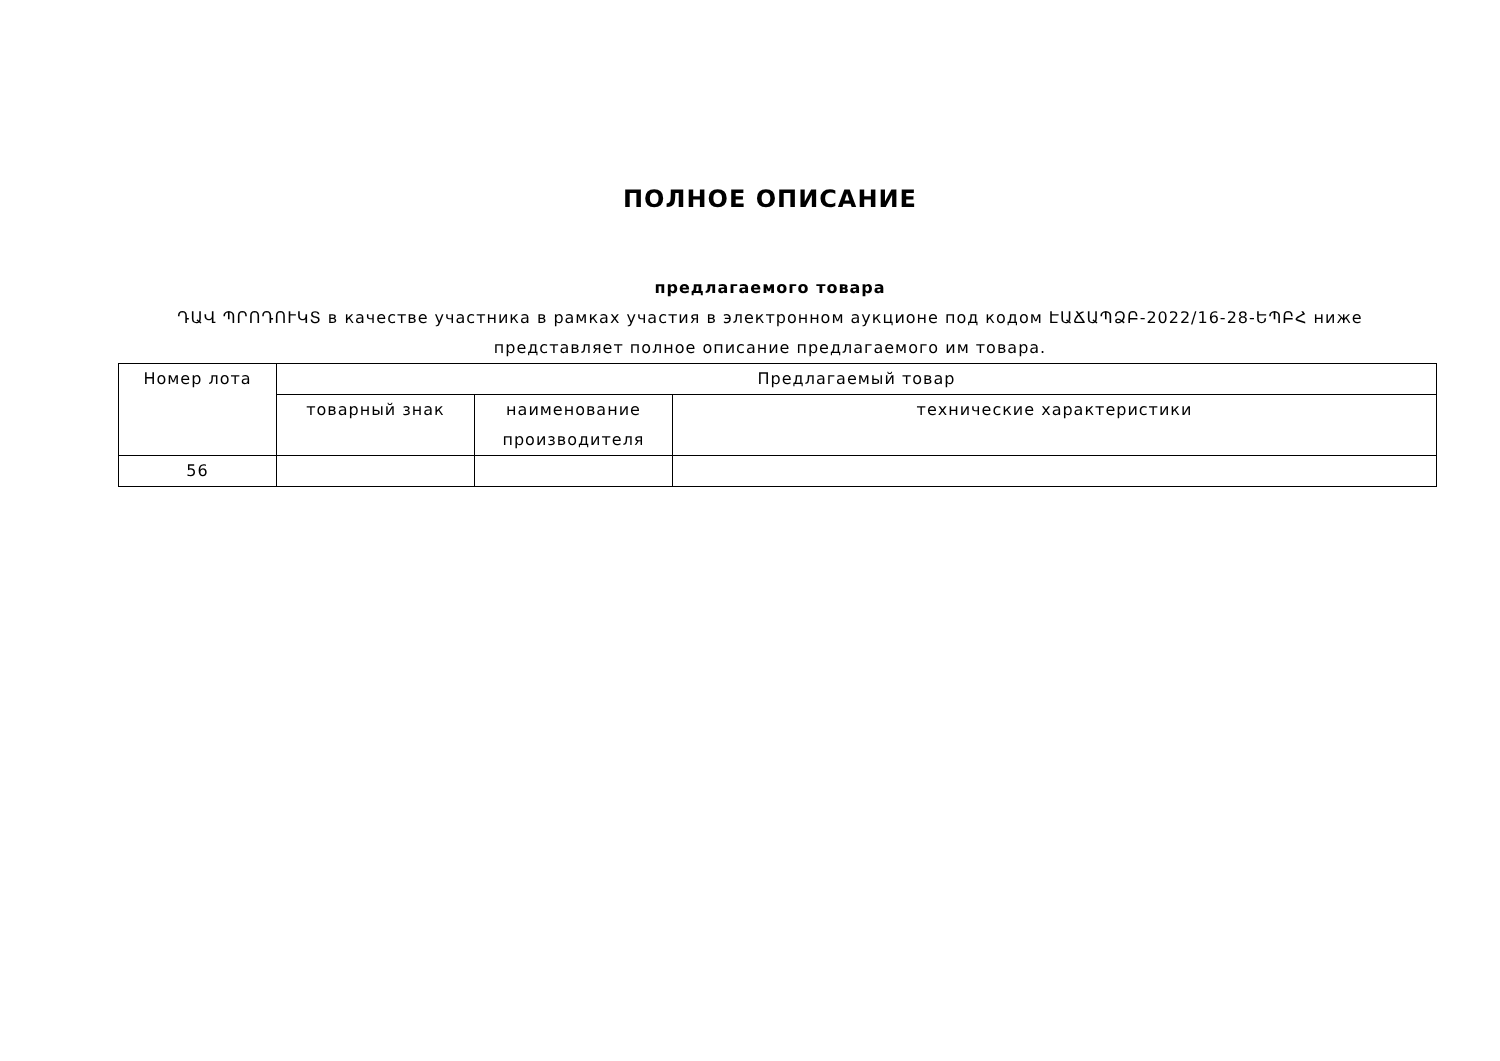ПОЛНОЕ ОПИСАНИЕ
предлагаемого товара
ԴԱՎ ՊՐՈԴՈՒԿՏ в качестве участника в рамках участия в электронном аукционе под кодом ԷԱՃԱՊՁԲ-2022/16-28-ԵՊԲՀ ниже представляет полное описание предлагаемого им товара.
| Номер лота | Предлагаемый товар | | |
| --- | --- | --- | --- |
| | товарный знак | наименование производителя | технические характеристики |
| 56 | | | |